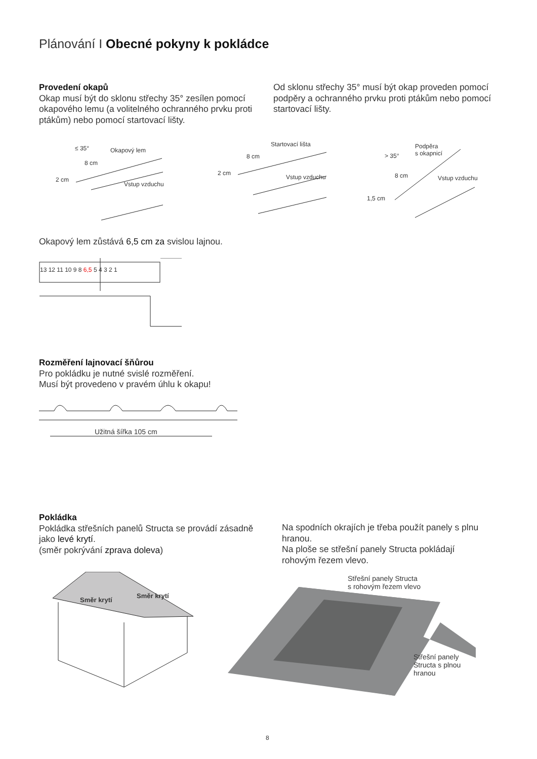Plánování I Obecné pokyny k pokládce
Provedení okapů
Okap musí být do sklonu střechy 35° zesílen pomocí okapového lemu (a volitelného ochranného prvku proti ptákům) nebo pomocí startovací lišty.
Od sklonu střechy 35° musí být okap proveden pomocí podpěry a ochranného prvku proti ptákům nebo pomocí startovací lišty.
Okapový lem ≤ 35°
8 cm
2 cm
Vstup vzduchu
Startovací lišta
8 cm
2 cm
Vstup vzduchu
Podpěra
s okapnicí > 35°
8 cm
1,5 cm
Vstup vzduchu
Okapový lem zůstává 6,5 cm za svislou lajnou.
13 12 11 10 9 8 6,5 5 4 3 2 1
Rozměření lajnovací šňůrou
Pro pokládku je nutné svislé rozměření.
Musí být provedeno v pravém úhlu k okapu!
Užitná šířka 105 cm
Pokládka
Pokládka střešních panelů Structa se provádí zásadně jako levé krytí.
(směr pokrývání zprava doleva)
Na spodních okrajích je třeba použít panely s plnu hranou.
Na ploše se střešní panely Structa pokládají rohovým řezem vlevo.
Směr krytí
Směr krytí
Střešní panely Structa
s rohovým řezem vlevo
Střešní panely
Structa s plnou
hranou
8